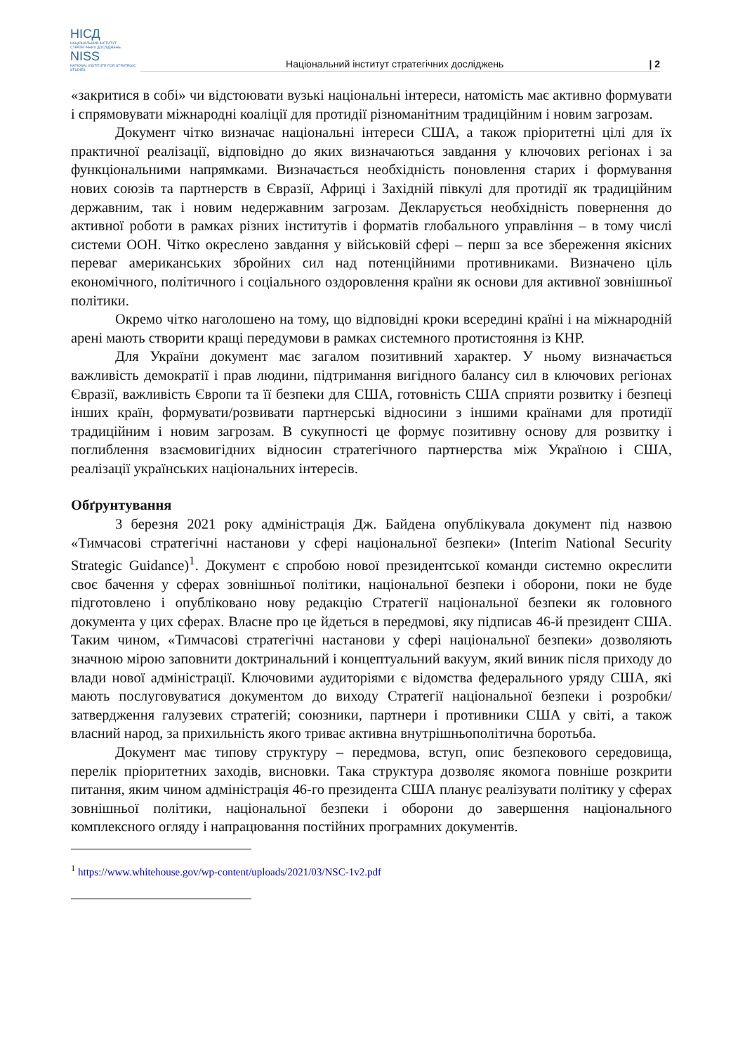НІСД
НАЦІОНАЛЬНИЙ ІНСТИТУТ СТРАТЕГІЧНИХ ДОСЛІДЖЕНЬ
NISS
NATIONAL INSTITUTE FOR STRATEGIC STUDIES
Національний інститут стратегічних досліджень
| 2
«закритися в собі» чи відстоювати вузькі національні інтереси, натомість має активно формувати і спрямовувати міжнародні коаліції для протидії різноманітним традиційним і новим загрозам.
Документ чітко визначає національні інтереси США, а також пріоритетні цілі для їх практичної реалізації, відповідно до яких визначаються завдання у ключових регіонах і за функціональними напрямками. Визначається необхідність поновлення старих і формування нових союзів та партнерств в Євразії, Африці і Західній півкулі для протидії як традиційним державним, так і новим недержавним загрозам. Декларується необхідність повернення до активної роботи в рамках різних інститутів і форматів глобального управління – в тому числі системи ООН. Чітко окреслено завдання у військовій сфері – перш за все збереження якісних переваг американських збройних сил над потенційними противниками. Визначено ціль економічного, політичного і соціального оздоровлення країни як основи для активної зовнішньої політики.
Окремо чітко наголошено на тому, що відповідні кроки всередині країні і на міжнародній арені мають створити кращі передумови в рамках системного протистояння із КНР.
Для України документ має загалом позитивний характер. У ньому визначається важливість демократії і прав людини, підтримання вигідного балансу сил в ключових регіонах Євразії, важливість Європи та її безпеки для США, готовність США сприяти розвитку і безпеці інших країн, формувати/розвивати партнерські відносини з іншими країнами для протидії традиційним і новим загрозам. В сукупності це формує позитивну основу для розвитку і поглиблення взаємовигідних відносин стратегічного партнерства між Україною і США, реалізації українських національних інтересів.
Обґрунтування
3 березня 2021 року адміністрація Дж. Байдена опублікувала документ під назвою «Тимчасові стратегічні настанови у сфері національної безпеки» (Interim National Security Strategic Guidance)<sup>1</sup>. Документ є спробою нової президентської команди системно окреслити своє бачення у сферах зовнішньої політики, національної безпеки і оборони, поки не буде підготовлено і опубліковано нову редакцію Стратегії національної безпеки як головного документа у цих сферах. Власне про це йдеться в передмові, яку підписав 46-й президент США. Таким чином, «Тимчасові стратегічні настанови у сфері національної безпеки» дозволяють значною мірою заповнити доктринальний і концептуальний вакуум, який виник після приходу до влади нової адміністрації. Ключовими аудиторіями є відомства федерального уряду США, які мають послуговуватися документом до виходу Стратегії національної безпеки і розробки/затвердження галузевих стратегій; союзники, партнери і противники США у світі, а також власний народ, за прихильність якого триває активна внутрішньополітична боротьба.
Документ має типову структуру – передмова, вступ, опис безпекового середовища, перелік пріоритетних заходів, висновки. Така структура дозволяє якомога повніше розкрити питання, яким чином адміністрація 46-го президента США планує реалізувати політику у сферах зовнішньої політики, національної безпеки і оборони до завершення національного комплексного огляду і напрацювання постійних програмних документів.
<sup>1</sup> https://www.whitehouse.gov/wp-content/uploads/2021/03/NSC-1v2.pdf